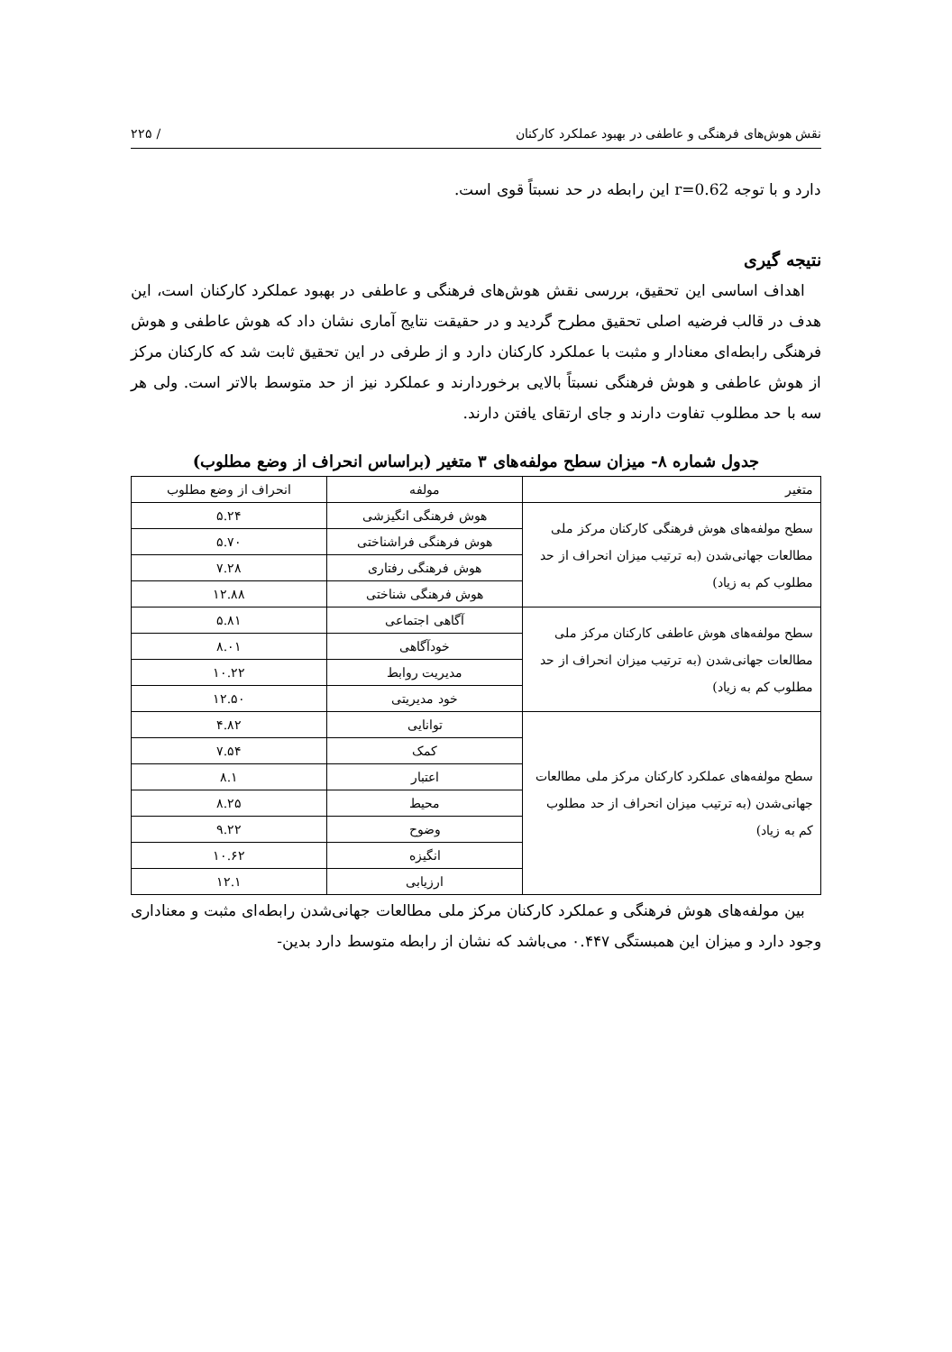نقش هوش‌های فرهنگی و عاطفی در بهبود عملکرد کارکنان / ۲۲۵
دارد و با توجه r=0.62 این رابطه در حد نسبتاً قوی است.
نتیجه گیری
اهداف اساسی این تحقیق، بررسی نقش هوش‌های فرهنگی و عاطفی در بهبود عملکرد کارکنان است، این هدف در قالب فرضیه اصلی تحقیق مطرح گردید و در حقیقت نتایج آماری نشان داد که هوش عاطفی و هوش فرهنگی رابطه‌ای معنادار و مثبت با عملکرد کارکنان دارد و از طرفی در این تحقیق ثابت شد که کارکنان مرکز از هوش عاطفی و هوش فرهنگی نسبتاً بالایی برخوردارند و عملکرد نیز از حد متوسط بالاتر است. ولی هر سه با حد مطلوب تفاوت دارند و جای ارتقای یافتن دارند.
جدول شماره ۸- میزان سطح مولفه‌های ۳ متغیر (براساس انحراف از وضع مطلوب)
| متغیر | مولفه | انحراف از وضع مطلوب |
| --- | --- | --- |
| سطح مولفه‌های هوش فرهنگی کارکنان مرکز ملی مطالعات جهانی‌شدن (به ترتیب میزان انحراف از حد مطلوب کم به زیاد) | هوش فرهنگی انگیزشی | ۵.۲۴ |
| | هوش فرهنگی فراشناختی | ۵.۷۰ |
| | هوش فرهنگی رفتاری | ۷.۲۸ |
| | هوش فرهنگی شناختی | ۱۲.۸۸ |
| سطح مولفه‌های هوش عاطفی کارکنان مرکز ملی مطالعات جهانی‌شدن (به ترتیب میزان انحراف از حد مطلوب کم به زیاد) | آگاهی اجتماعی | ۵.۸۱ |
| | خودآگاهی | ۸.۰۱ |
| | مدیریت روابط | ۱۰.۲۲ |
| | خود مدیریتی | ۱۲.۵۰ |
| سطح مولفه‌های عملکرد کارکنان مرکز ملی مطالعات جهانی‌شدن (به ترتیب میزان انحراف از حد مطلوب کم به زیاد) | توانایی | ۴.۸۲ |
| | کمک | ۷.۵۴ |
| | اعتبار | ۸.۱ |
| | محیط | ۸.۲۵ |
| | وضوح | ۹.۲۲ |
| | انگیزه | ۱۰.۶۲ |
| | ارزیابی | ۱۲.۱ |
بین مولفه‌های هوش فرهنگی و عملکرد کارکنان مرکز ملی مطالعات جهانی‌شدن رابطه‌ای مثبت و معناداری وجود دارد و میزان این همبستگی ۰.۴۴۷ می‌باشد که نشان از رابطه متوسط دارد بدین-